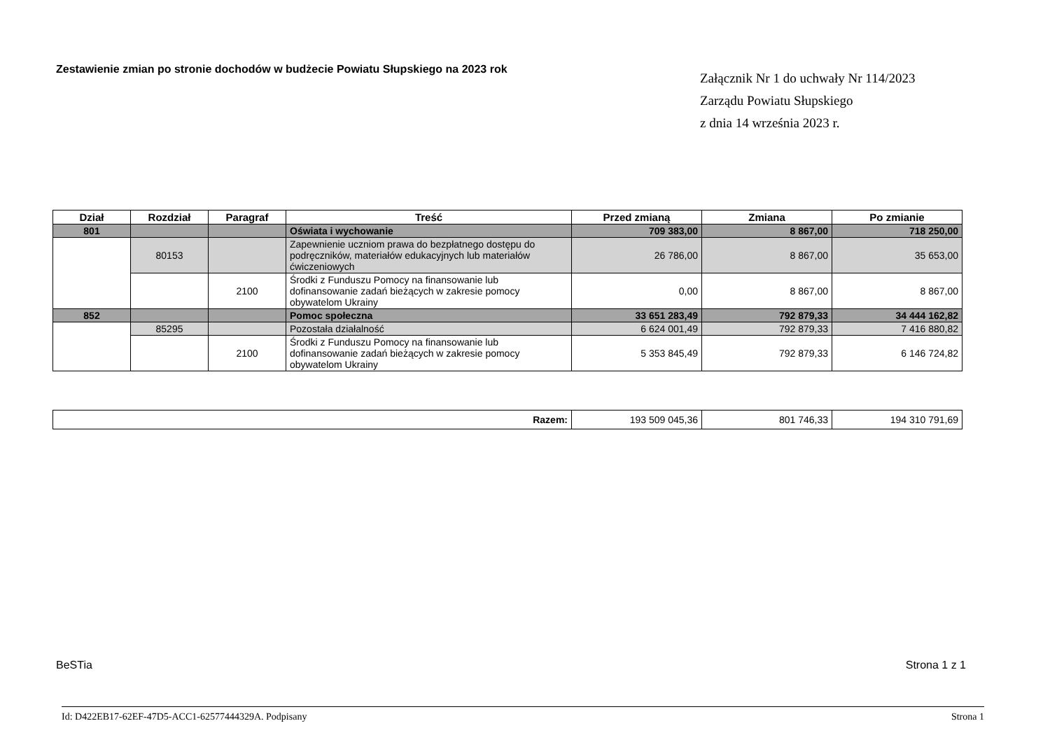Zestawienie zmian po stronie dochodów w budżecie Powiatu Słupskiego na 2023 rok
Załącznik Nr 1 do uchwały Nr 114/2023
Zarządu Powiatu Słupskiego
z dnia 14 września 2023 r.
| Dział | Rozdział | Paragraf | Treść | Przed zmianą | Zmiana | Po zmianie |
| --- | --- | --- | --- | --- | --- | --- |
| 801 | | | Oświata i wychowanie | 709 383,00 | 8 867,00 | 718 250,00 |
| | 80153 | | Zapewnienie uczniom prawa do bezpłatnego dostępu do podręczników, materiałów edukacyjnych lub materiałów ćwiczeniowych | 26 786,00 | 8 867,00 | 35 653,00 |
| | | 2100 | Środki z Funduszu Pomocy na finansowanie lub dofinansowanie zadań bieżących w zakresie pomocy obywatelom Ukrainy | 0,00 | 8 867,00 | 8 867,00 |
| 852 | | | Pomoc społeczna | 33 651 283,49 | 792 879,33 | 34 444 162,82 |
| | 85295 | | Pozostała działalność | 6 624 001,49 | 792 879,33 | 7 416 880,82 |
| | | 2100 | Środki z Funduszu Pomocy na finansowanie lub dofinansowanie zadań bieżących w zakresie pomocy obywatelom Ukrainy | 5 353 845,49 | 792 879,33 | 6 146 724,82 |
| Razem: | 193 509 045,36 | 801 746,33 | 194 310 791,69 |
BeSTia Strona 1 z 1
Id: D422EB17-62EF-47D5-ACC1-62577444329A. Podpisany Strona 1